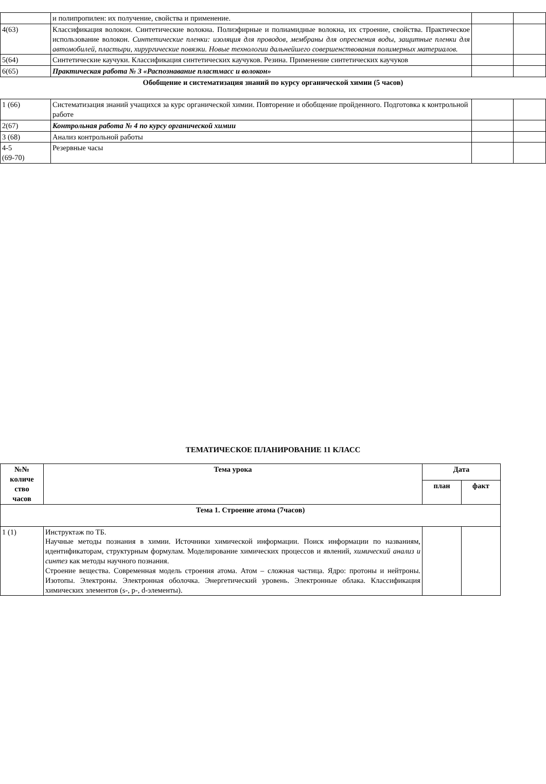| | и полипропилен: их получение, свойства и применение. | | |
| 4(63) | Классификация волокон. Синтетические волокна. Полиэфирные и полиамидные волокна, их строение, свойства. Практическое использование волокон. Синтетические пленки: изоляция для проводов, мембраны для опреснения воды, защитные пленки для автомобилей, пластыри, хирургические повязки. Новые технологии дальнейшего совершенствования полимерных материалов. | | |
| 5(64) | Синтетические каучуки. Классификация синтетических каучуков. Резина. Применение синтетических каучуков | | |
| 6(65) | Практическая работа № 3 «Распознавание пластмасс и волокон» | | |
| Обобщение и систематизация знаний по курсу органической химии (5 часов) | | | |
| 1 (66) | Систематизация знаний учащихся за курс органической химии. Повторение и обобщение пройденного. Подготовка к контрольной работе | | |
| 2(67) | Контрольная работа № 4 по курсу органической химии | | |
| 3 (68) | Анализ контрольной работы | | |
| 4-5 (69-70) | Резервные часы | | |
ТЕМАТИЧЕСКОЕ ПЛАНИРОВАНИЕ 11 КЛАСС
| №№ количе ство часов | Тема урока | Дата | |
| --- | --- | --- | --- |
| | | план | факт |
| Тема 1. Строение атома (7часов) | | | |
| 1 (1) | Инструктаж по ТБ. Научные методы познания в химии. Источники химической информации. Поиск информации по названиям, идентификаторам, структурным формулам. Моделирование химических процессов и явлений, химический анализ и синтез как методы научного познания. Строение вещества. Современная модель строения атома. Атом – сложная частица. Ядро: протоны и нейтроны. Изотопы. Электроны. Электронная оболочка. Энергетический уровень. Электронные облака. Классификация химических элементов (s-, p-, d-элементы). | | |